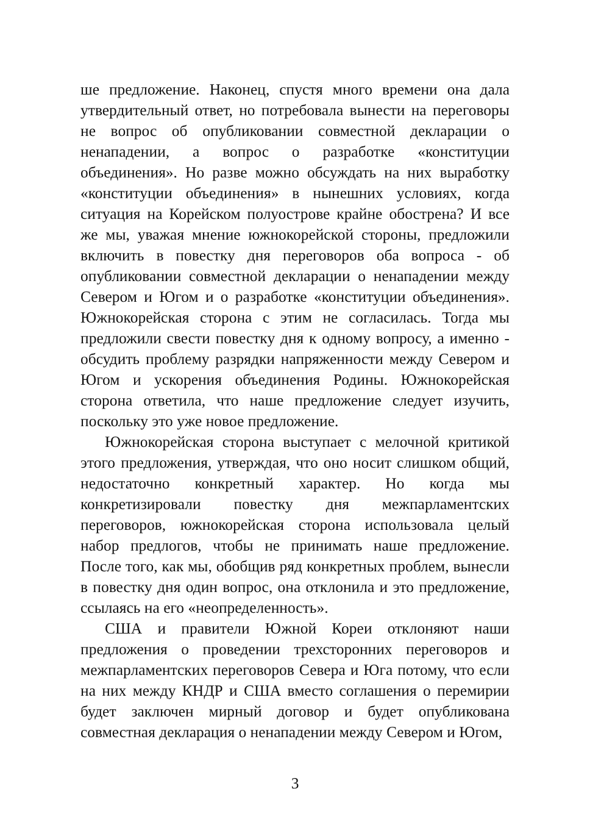ше предложение. Наконец, спустя много времени она дала утвердительный ответ, но потребовала вынести на переговоры не вопрос об опубликовании совместной декларации о ненападении, а вопрос о разработке «конституции объединения». Но разве можно обсуждать на них выработку «конституции объединения» в нынешних условиях, когда ситуация на Корейском полуострове крайне обострена? И все же мы, уважая мнение южнокорейской стороны, предложили включить в повестку дня переговоров оба вопроса - об опубликовании совместной декларации о ненападении между Севером и Югом и о разработке «конституции объединения». Южнокорейская сторона с этим не согласилась. Тогда мы предложили свести повестку дня к одному вопросу, а именно - обсудить проблему разрядки напряженности между Севером и Югом и ускорения объединения Родины. Южнокорейская сторона ответила, что наше предложение следует изучить, поскольку это уже новое предложение.
Южнокорейская сторона выступает с мелочной критикой этого предложения, утверждая, что оно носит слишком общий, недостаточно конкретный характер. Но когда мы конкретизировали повестку дня межпарламентских переговоров, южнокорейская сторона использовала целый набор предлогов, чтобы не принимать наше предложение. После того, как мы, обобщив ряд конкретных проблем, вынесли в повестку дня один вопрос, она отклонила и это предложение, ссылаясь на его «неопределенность».
США и правители Южной Кореи отклоняют наши предложения о проведении трехсторонних переговоров и межпарламентских переговоров Севера и Юга потому, что если на них между КНДР и США вместо соглашения о перемирии будет заключен мирный договор и будет опубликована совместная декларация о ненападении между Севером и Югом,
3